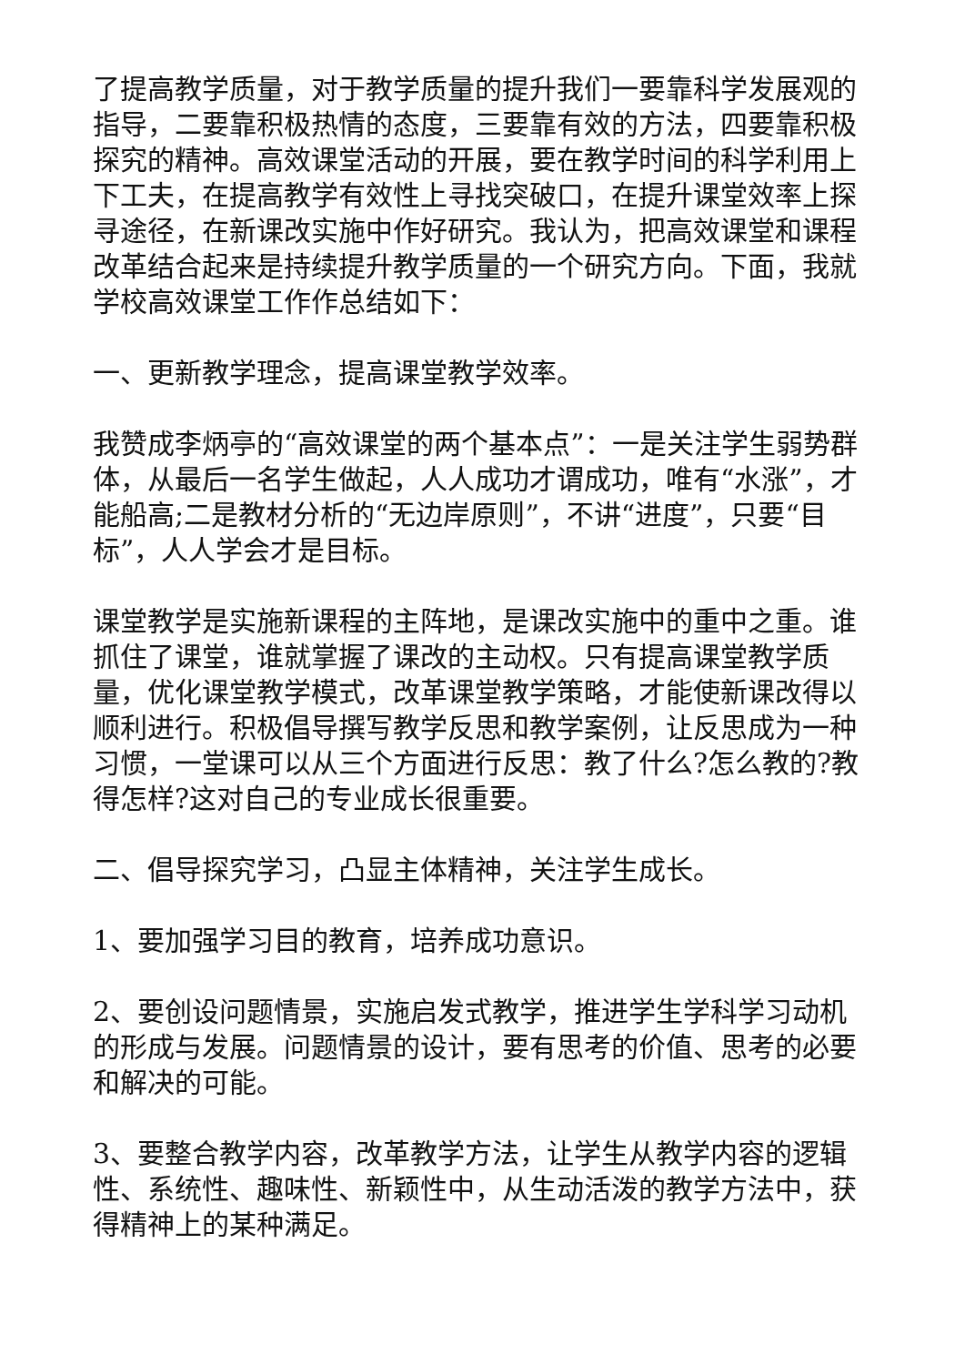了提高教学质量，对于教学质量的提升我们一要靠科学发展观的指导，二要靠积极热情的态度，三要靠有效的方法，四要靠积极探究的精神。高效课堂活动的开展，要在教学时间的科学利用上下工夫，在提高教学有效性上寻找突破口，在提升课堂效率上探寻途径，在新课改实施中作好研究。我认为，把高效课堂和课程改革结合起来是持续提升教学质量的一个研究方向。下面，我就学校高效课堂工作作总结如下：
一、更新教学理念，提高课堂教学效率。
我赞成李炳亭的“高效课堂的两个基本点”：一是关注学生弱势群体，从最后一名学生做起，人人成功才谓成功，唯有“水涨”，才能船高;二是教材分析的“无边岸原则”，不讲“进度”，只要“目标”，人人学会才是目标。
课堂教学是实施新课程的主阵地，是课改实施中的重中之重。谁抓住了课堂，谁就掌握了课改的主动权。只有提高课堂教学质量，优化课堂教学模式，改革课堂教学策略，才能使新课改得以顺利进行。积极倡导撰写教学反思和教学案例，让反思成为一种习惯，一堂课可以从三个方面进行反思：教了什么?怎么教的?教得怎样?这对自己的专业成长很重要。
二、倡导探究学习，凸显主体精神，关注学生成长。
1、要加强学习目的教育，培养成功意识。
2、要创设问题情景，实施启发式教学，推进学生学科学习动机的形成与发展。问题情景的设计，要有思考的价值、思考的必要和解决的可能。
3、要整合教学内容，改革教学方法，让学生从教学内容的逻辑性、系统性、趣味性、新颖性中，从生动活泼的教学方法中，获得精神上的某种满足。